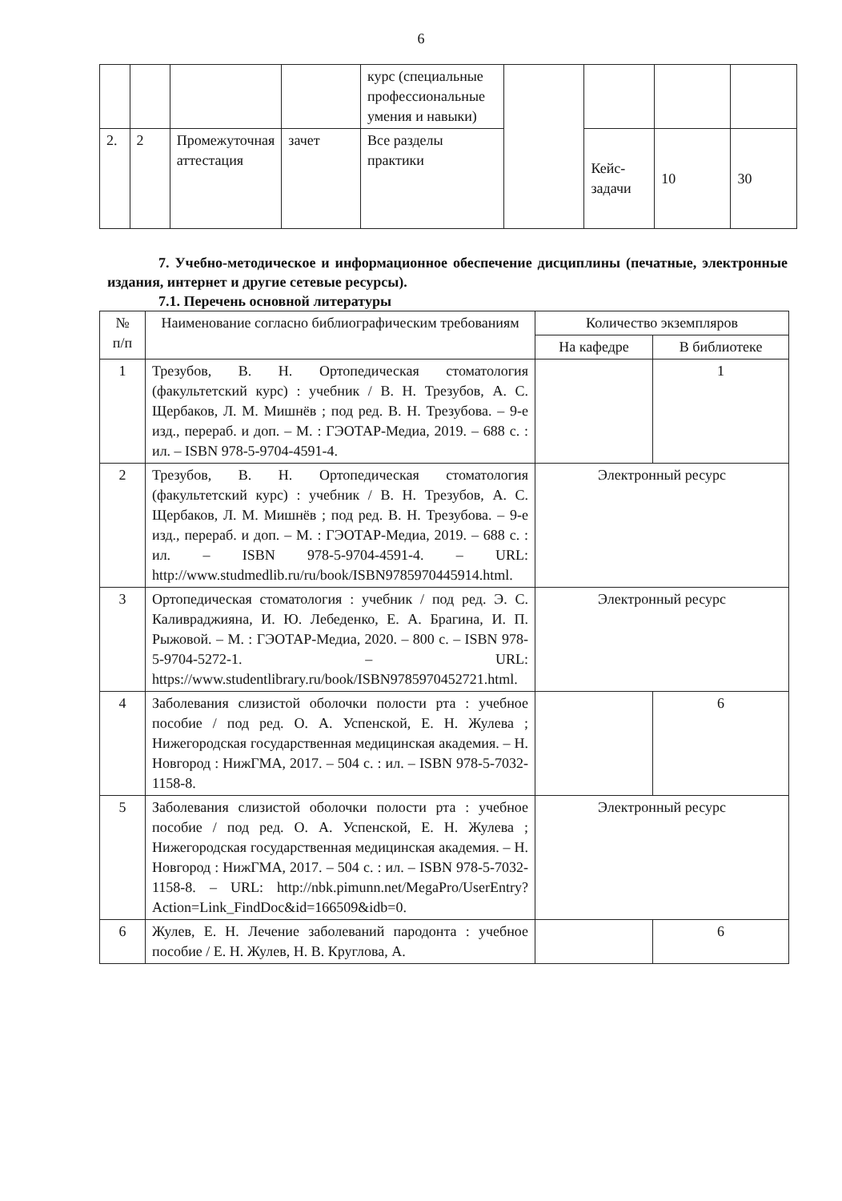6
| | | | | курс (специальные профессиональные умения и навыки) | | | | |
| 2. | 2 | Промежуточная аттестация | зачет | Все разделы практики | | Кейс-задачи | 10 | 30 |
7. Учебно-методическое и информационное обеспечение дисциплины (печатные, электронные издания, интернет и другие сетевые ресурсы).
7.1. Перечень основной литературы
| № п/п | Наименование согласно библиографическим требованиям | Количество экземпляров | |
| --- | --- | --- | --- |
| | | На кафедре | В библиотеке |
| 1 | Трезубов, В. Н. Ортопедическая стоматология (факультетский курс) : учебник / В. Н. Трезубов, А. С. Щербаков, Л. М. Мишнёв ; под ред. В. Н. Трезубова. – 9-е изд., перераб. и доп. – М. : ГЭОТАР-Медиа, 2019. – 688 с. : ил. – ISBN 978-5-9704-4591-4. | | 1 |
| 2 | Трезубов, В. Н. Ортопедическая стоматология (факультетский курс) : учебник / В. Н. Трезубов, А. С. Щербаков, Л. М. Мишнёв ; под ред. В. Н. Трезубова. – 9-е изд., перераб. и доп. – М. : ГЭОТАР-Медиа, 2019. – 688 с. : ил. – ISBN 978-5-9704-4591-4. – URL: http://www.studmedlib.ru/ru/book/ISBN9785970445914.html . | Электронный ресурс | |
| 3 | Ортопедическая стоматология : учебник / под ред. Э. С. Каливраджияна, И. Ю. Лебеденко, Е. А. Брагина, И. П. Рыжовой. – М. : ГЭОТАР-Медиа, 2020. – 800 с. – ISBN 978-5-9704-5272-1. – URL: https://www.studentlibrary.ru/book/ISBN9785970452721.html . | Электронный ресурс | |
| 4 | Заболевания слизистой оболочки полости рта : учебное пособие / под ред. О. А. Успенской, Е. Н. Жулева ; Нижегородская государственная медицинская академия. – Н. Новгород : НижГМА, 2017. – 504 с. : ил. – ISBN 978-5-7032-1158-8. | | 6 |
| 5 | Заболевания слизистой оболочки полости рта : учебное пособие / под ред. О. А. Успенской, Е. Н. Жулева ; Нижегородская государственная медицинская академия. – Н. Новгород : НижГМА, 2017. – 504 с. : ил. – ISBN 978-5-7032-1158-8. – URL: http://nbk.pimunn.net/MegaPro/UserEntry?Action=Link_FindDoc&id=166509&idb=0 . | Электронный ресурс | |
| 6 | Жулев, Е. Н. Лечение заболеваний пародонта : учебное пособие / Е. Н. Жулев, Н. В. Круглова, А. | | 6 |